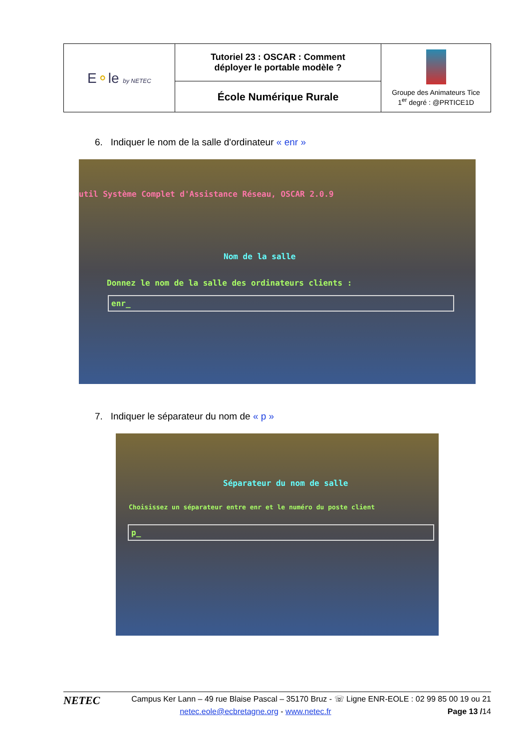| E ⚬ le by NETEC | Tutoriel 23 : OSCAR : Comment déployer le portable modèle ? | Groupe des Animateurs Tice 1<sup>er</sup> degré : @PRTICE1D |
| | École Numérique Rurale | |
6. Indiquer le nom de la salle d'ordinateur « enr »
util Système Complet d'Assistance Réseau, OSCAR 2.0.9
Nom de la salle
Donnez le nom de la salle des ordinateurs clients :
enr_
7. Indiquer le séparateur du nom de « p »
Séparateur du nom de salle
Choisissez un séparateur entre enr et le numéro du poste client
p_
NETEC Campus Ker Lann – 49 rue Blaise Pascal – 35170 Bruz - ☏ Ligne ENR-EOLE : 02 99 85 00 19 ou 21
netec.eole@ecbretagne.org - www.netec.fr Page 13 /14